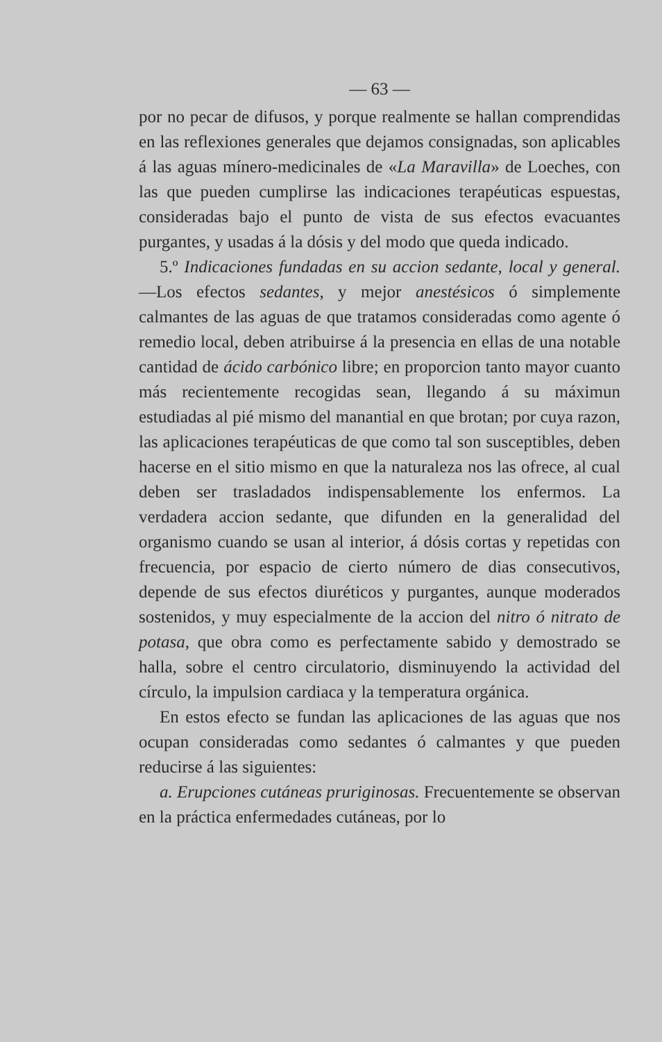— 63 —
por no pecar de difusos, y porque realmente se hallan comprendidas en las reflexiones generales que dejamos consignadas, son aplicables á las aguas mínero-medicinales de «La Maravilla» de Loeches, con las que pueden cumplirse las indicaciones terapéuticas espuestas, consideradas bajo el punto de vista de sus efectos evacuantes purgantes, y usadas á la dósis y del modo que queda indicado.
5.º Indicaciones fundadas en su accion sedante, local y general.—Los efectos sedantes, y mejor anestésicos ó simplemente calmantes de las aguas de que tratamos consideradas como agente ó remedio local, deben atribuirse á la presencia en ellas de una notable cantidad de ácido carbónico libre; en proporcion tanto mayor cuanto más recientemente recogidas sean, llegando á su máximun estudiadas al pié mismo del manantial en que brotan; por cuya razon, las aplicaciones terapéuticas de que como tal son susceptibles, deben hacerse en el sitio mismo en que la naturaleza nos las ofrece, al cual deben ser trasladados indispensablemente los enfermos. La verdadera accion sedante, que difunden en la generalidad del organismo cuando se usan al interior, á dósis cortas y repetidas con frecuencia, por espacio de cierto número de dias consecutivos, depende de sus efectos diuréticos y purgantes, aunque moderados sostenidos, y muy especialmente de la accion del nitro ó nitrato de potasa, que obra como es perfectamente sabido y demostrado se halla, sobre el centro circulatorio, disminuyendo la actividad del círculo, la impulsion cardiaca y la temperatura orgánica.
En estos efecto se fundan las aplicaciones de las aguas que nos ocupan consideradas como sedantes ó calmantes y que pueden reducirse á las siguientes:
a. Erupciones cutáneas pruriginosas. Frecuentemente se observan en la práctica enfermedades cutáneas, por lo